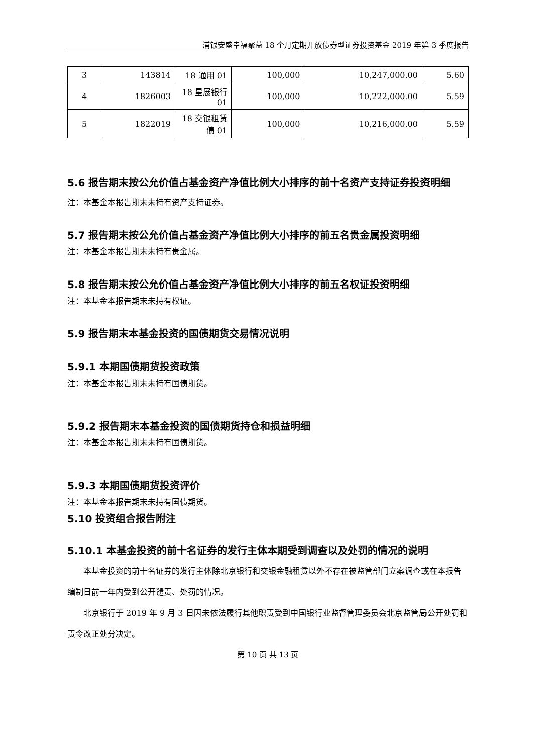浦银安盛幸福聚益 18 个月定期开放债券型证券投资基金 2019 年第 3 季度报告
| 3 | 143814 | 18 通用 01 | 100,000 | 10,247,000.00 | 5.60 |
| 4 | 1826003 | 18 星展银行 01 | 100,000 | 10,222,000.00 | 5.59 |
| 5 | 1822019 | 18 交银租赁债 01 | 100,000 | 10,216,000.00 | 5.59 |
5.6 报告期末按公允价值占基金资产净值比例大小排序的前十名资产支持证券投资明细
注：本基金本报告期末未持有资产支持证券。
5.7 报告期末按公允价值占基金资产净值比例大小排序的前五名贵金属投资明细
注：本基金本报告期末未持有贵金属。
5.8 报告期末按公允价值占基金资产净值比例大小排序的前五名权证投资明细
注：本基金本报告期末未持有权证。
5.9 报告期末本基金投资的国债期货交易情况说明
5.9.1 本期国债期货投资政策
注：本基金本报告期末未持有国债期货。
5.9.2 报告期末本基金投资的国债期货持仓和损益明细
注：本基金本报告期末未持有国债期货。
5.9.3 本期国债期货投资评价
注：本基金本报告期末未持有国债期货。
5.10 投资组合报告附注
5.10.1 本基金投资的前十名证券的发行主体本期受到调查以及处罚的情况的说明
本基金投资的前十名证券的发行主体除北京银行和交银金融租赁以外不存在被监管部门立案调查或在本报告编制日前一年内受到公开谴责、处罚的情况。
北京银行于 2019 年 9 月 3 日因未依法履行其他职责受到中国银行业监督管理委员会北京监管局公开处罚和责令改正处分决定。
第 10 页 共 13 页